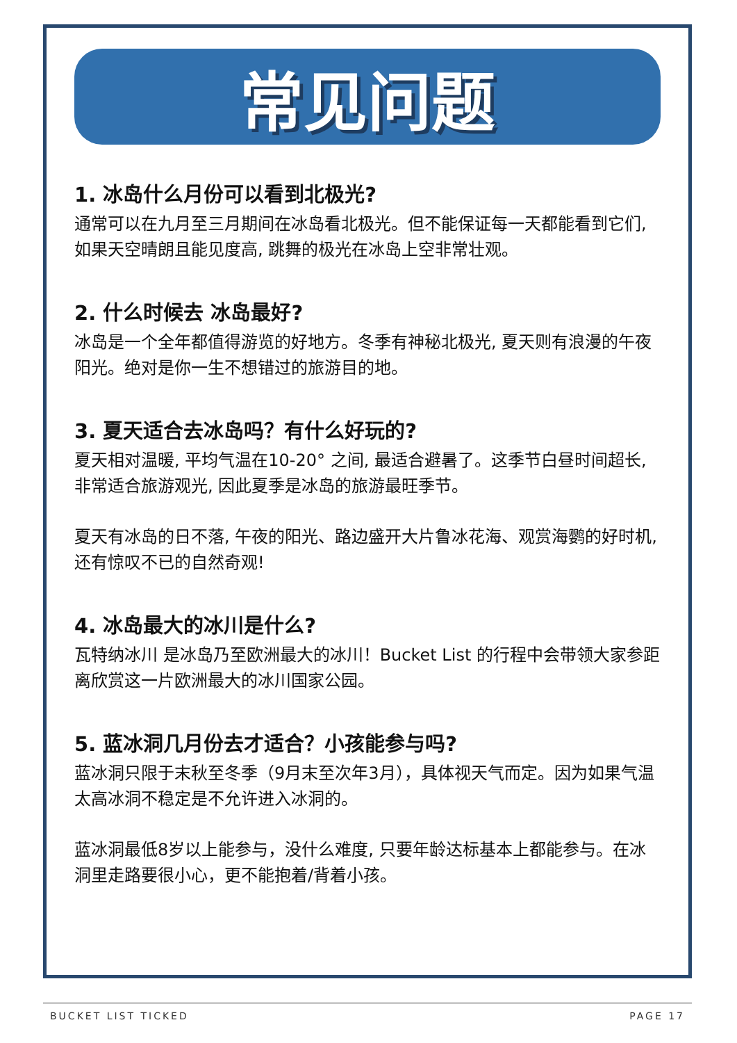常见问题
1. 冰岛什么月份可以看到北极光?
通常可以在九月至三月期间在冰岛看北极光。但不能保证每一天都能看到它们, 如果天空晴朗且能见度高, 跳舞的极光在冰岛上空非常壮观。
2. 什么时候去 冰岛最好?
冰岛是一个全年都值得游览的好地方。冬季有神秘北极光, 夏天则有浪漫的午夜阳光。绝对是你一生不想错过的旅游目的地。
3. 夏天适合去冰岛吗？有什么好玩的?
夏天相对温暖, 平均气温在10-20° 之间, 最适合避暑了。这季节白昼时间超长, 非常适合旅游观光, 因此夏季是冰岛的旅游最旺季节。
夏天有冰岛的日不落, 午夜的阳光、路边盛开大片鲁冰花海、观赏海鹦的好时机, 还有惊叹不已的自然奇观!
4. 冰岛最大的冰川是什么?
瓦特纳冰川 是冰岛乃至欧洲最大的冰川！Bucket List 的行程中会带领大家参距离欣赏这一片欧洲最大的冰川国家公园。
5. 蓝冰洞几月份去才适合？小孩能参与吗?
蓝冰洞只限于末秋至冬季（9月末至次年3月），具体视天气而定。因为如果气温太高冰洞不稳定是不允许进入冰洞的。
蓝冰洞最低8岁以上能参与，没什么难度, 只要年龄达标基本上都能参与。在冰洞里走路要很小心，更不能抱着/背着小孩。
BUCKET LIST TICKED PAGE 17